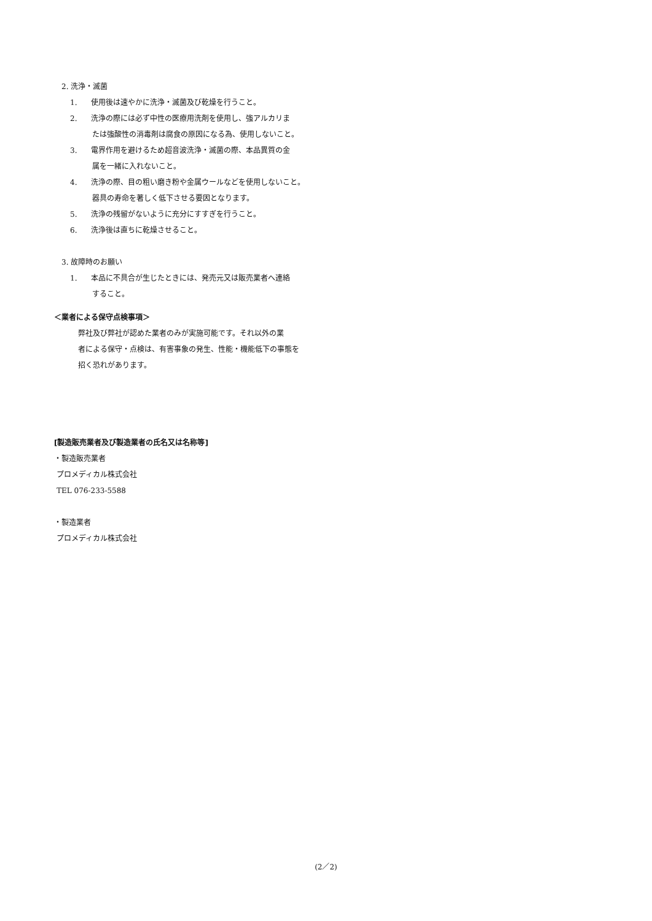2. 洗浄・滅菌
1. 使用後は速やかに洗浄・滅菌及び乾燥を行うこと。
2. 洗浄の際には必ず中性の医療用洗剤を使用し、強アルカリま
たは強酸性の消毒剤は腐食の原因になる為、使用しないこと。
3. 電界作用を避けるため超音波洗浄・滅菌の際、本品異質の金
属を一緒に入れないこと。
4. 洗浄の際、目の粗い磨き粉や金属ウールなどを使用しないこと。
器具の寿命を著しく低下させる要因となります。
5. 洗浄の残留がないように充分にすすぎを行うこと。
6. 洗浄後は直ちに乾燥させること。
3. 故障時のお願い
1. 本品に不具合が生じたときには、発売元又は販売業者へ連絡
すること。
＜業者による保守点検事項＞
弊社及び弊社が認めた業者のみが実施可能です。それ以外の業
者による保守・点検は、有害事象の発生、性能・機能低下の事態を
招く恐れがあります。
[製造販売業者及び製造業者の氏名又は名称等]
・製造販売業者
プロメディカル株式会社
TEL 076-233-5588
・製造業者
プロメディカル株式会社
(2／2)